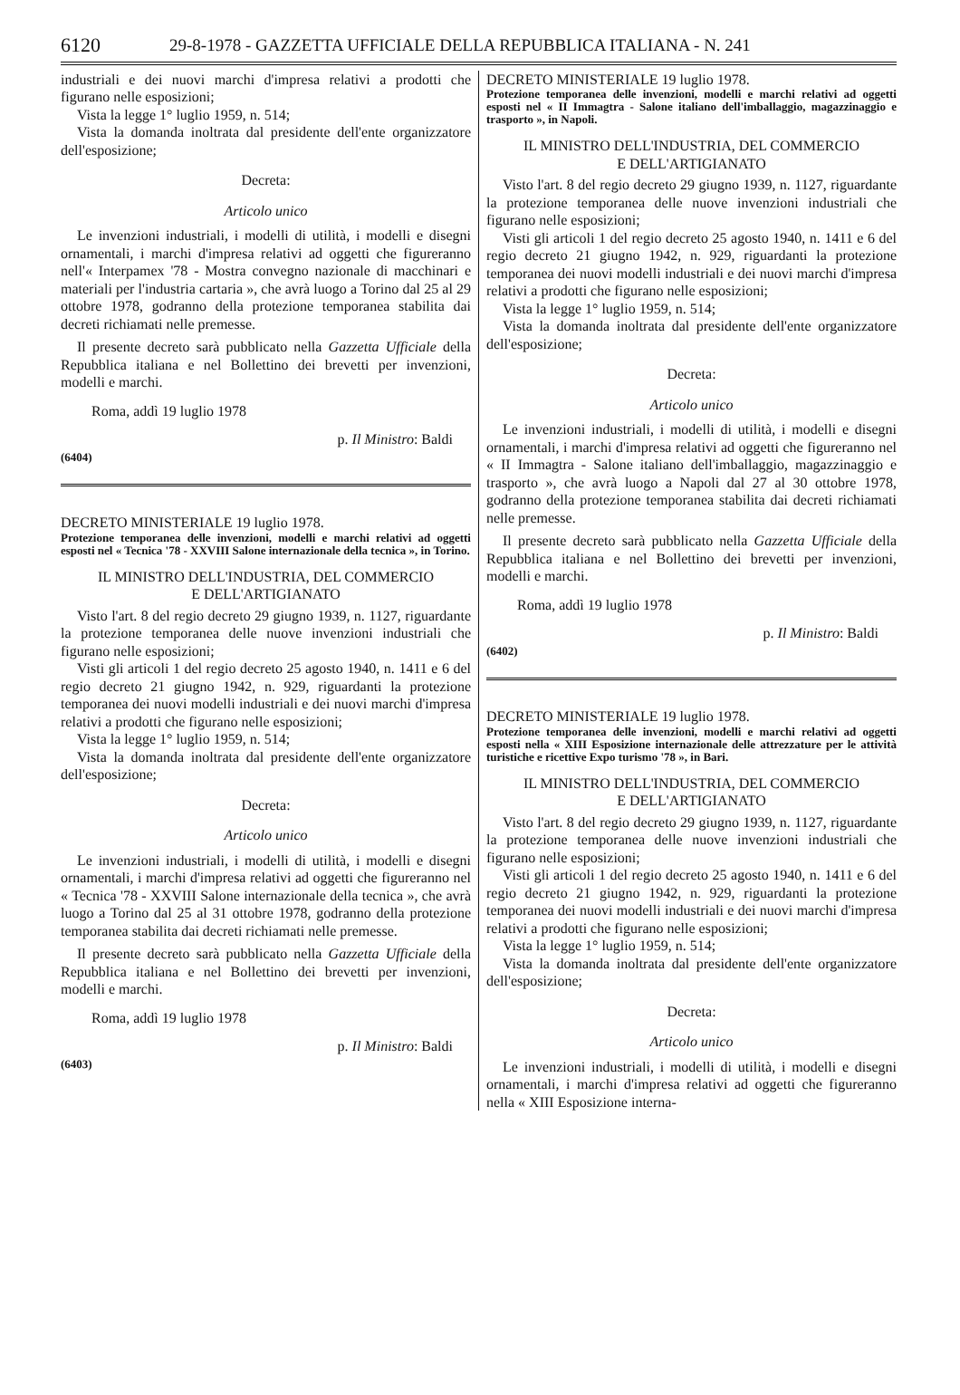6120 29-8-1978 - GAZZETTA UFFICIALE DELLA REPUBBLICA ITALIANA - N. 241
industriali e dei nuovi marchi d'impresa relativi a prodotti che figurano nelle esposizioni;
Vista la legge 1° luglio 1959, n. 514;
Vista la domanda inoltrata dal presidente dell'ente organizzatore dell'esposizione;
Decreta:
Articolo unico
Le invenzioni industriali, i modelli di utilità, i modelli e disegni ornamentali, i marchi d'impresa relativi ad oggetti che figureranno nell'« Interpamex '78 - Mostra convegno nazionale di macchinari e materiali per l'industria cartaria », che avrà luogo a Torino dal 25 al 29 ottobre 1978, godranno della protezione temporanea stabilita dai decreti richiamati nelle premesse.
Il presente decreto sarà pubblicato nella Gazzetta Ufficiale della Repubblica italiana e nel Bollettino dei brevetti per invenzioni, modelli e marchi.
Roma, addì 19 luglio 1978
p. Il Ministro: Baldi
(6404)
DECRETO MINISTERIALE 19 luglio 1978.
Protezione temporanea delle invenzioni, modelli e marchi relativi ad oggetti esposti nel « Tecnica '78 - XXVIII Salone internazionale della tecnica », in Torino.
IL MINISTRO DELL'INDUSTRIA, DEL COMMERCIO
E DELL'ARTIGIANATO
Visto l'art. 8 del regio decreto 29 giugno 1939, n. 1127, riguardante la protezione temporanea delle nuove invenzioni industriali che figurano nelle esposizioni;
Visti gli articoli 1 del regio decreto 25 agosto 1940, n. 1411 e 6 del regio decreto 21 giugno 1942, n. 929, riguardanti la protezione temporanea dei nuovi modelli industriali e dei nuovi marchi d'impresa relativi a prodotti che figurano nelle esposizioni;
Vista la legge 1° luglio 1959, n. 514;
Vista la domanda inoltrata dal presidente dell'ente organizzatore dell'esposizione;
Decreta:
Articolo unico
Le invenzioni industriali, i modelli di utilità, i modelli e disegni ornamentali, i marchi d'impresa relativi ad oggetti che figureranno nel « Tecnica '78 - XXVIII Salone internazionale della tecnica », che avrà luogo a Torino dal 25 al 31 ottobre 1978, godranno della protezione temporanea stabilita dai decreti richiamati nelle premesse.
Il presente decreto sarà pubblicato nella Gazzetta Ufficiale della Repubblica italiana e nel Bollettino dei brevetti per invenzioni, modelli e marchi.
Roma, addì 19 luglio 1978
p. Il Ministro: Baldi
(6403)
DECRETO MINISTERIALE 19 luglio 1978.
Protezione temporanea delle invenzioni, modelli e marchi relativi ad oggetti esposti nel « II Immagtra - Salone italiano dell'imballaggio, magazzinaggio e trasporto », in Napoli.
IL MINISTRO DELL'INDUSTRIA, DEL COMMERCIO
E DELL'ARTIGIANATO
Visto l'art. 8 del regio decreto 29 giugno 1939, n. 1127, riguardante la protezione temporanea delle nuove invenzioni industriali che figurano nelle esposizioni;
Visti gli articoli 1 del regio decreto 25 agosto 1940, n. 1411 e 6 del regio decreto 21 giugno 1942, n. 929, riguardanti la protezione temporanea dei nuovi modelli industriali e dei nuovi marchi d'impresa relativi a prodotti che figurano nelle esposizioni;
Vista la legge 1° luglio 1959, n. 514;
Vista la domanda inoltrata dal presidente dell'ente organizzatore dell'esposizione;
Decreta:
Articolo unico
Le invenzioni industriali, i modelli di utilità, i modelli e disegni ornamentali, i marchi d'impresa relativi ad oggetti che figureranno nel « II Immagtra - Salone italiano dell'imballaggio, magazzinaggio e trasporto », che avrà luogo a Napoli dal 27 al 30 ottobre 1978, godranno della protezione temporanea stabilita dai decreti richiamati nelle premesse.
Il presente decreto sarà pubblicato nella Gazzetta Ufficiale della Repubblica italiana e nel Bollettino dei brevetti per invenzioni, modelli e marchi.
Roma, addì 19 luglio 1978
p. Il Ministro: Baldi
(6402)
DECRETO MINISTERIALE 19 luglio 1978.
Protezione temporanea delle invenzioni, modelli e marchi relativi ad oggetti esposti nella « XIII Esposizione internazionale delle attrezzature per le attività turistiche e ricettive Expo turismo '78 », in Bari.
IL MINISTRO DELL'INDUSTRIA, DEL COMMERCIO
E DELL'ARTIGIANATO
Visto l'art. 8 del regio decreto 29 giugno 1939, n. 1127, riguardante la protezione temporanea delle nuove invenzioni industriali che figurano nelle esposizioni;
Visti gli articoli 1 del regio decreto 25 agosto 1940, n. 1411 e 6 del regio decreto 21 giugno 1942, n. 929, riguardanti la protezione temporanea dei nuovi modelli industriali e dei nuovi marchi d'impresa relativi a prodotti che figurano nelle esposizioni;
Vista la legge 1° luglio 1959, n. 514;
Vista la domanda inoltrata dal presidente dell'ente organizzatore dell'esposizione;
Decreta:
Articolo unico
Le invenzioni industriali, i modelli di utilità, i modelli e disegni ornamentali, i marchi d'impresa relativi ad oggetti che figureranno nella « XIII Esposizione interna-